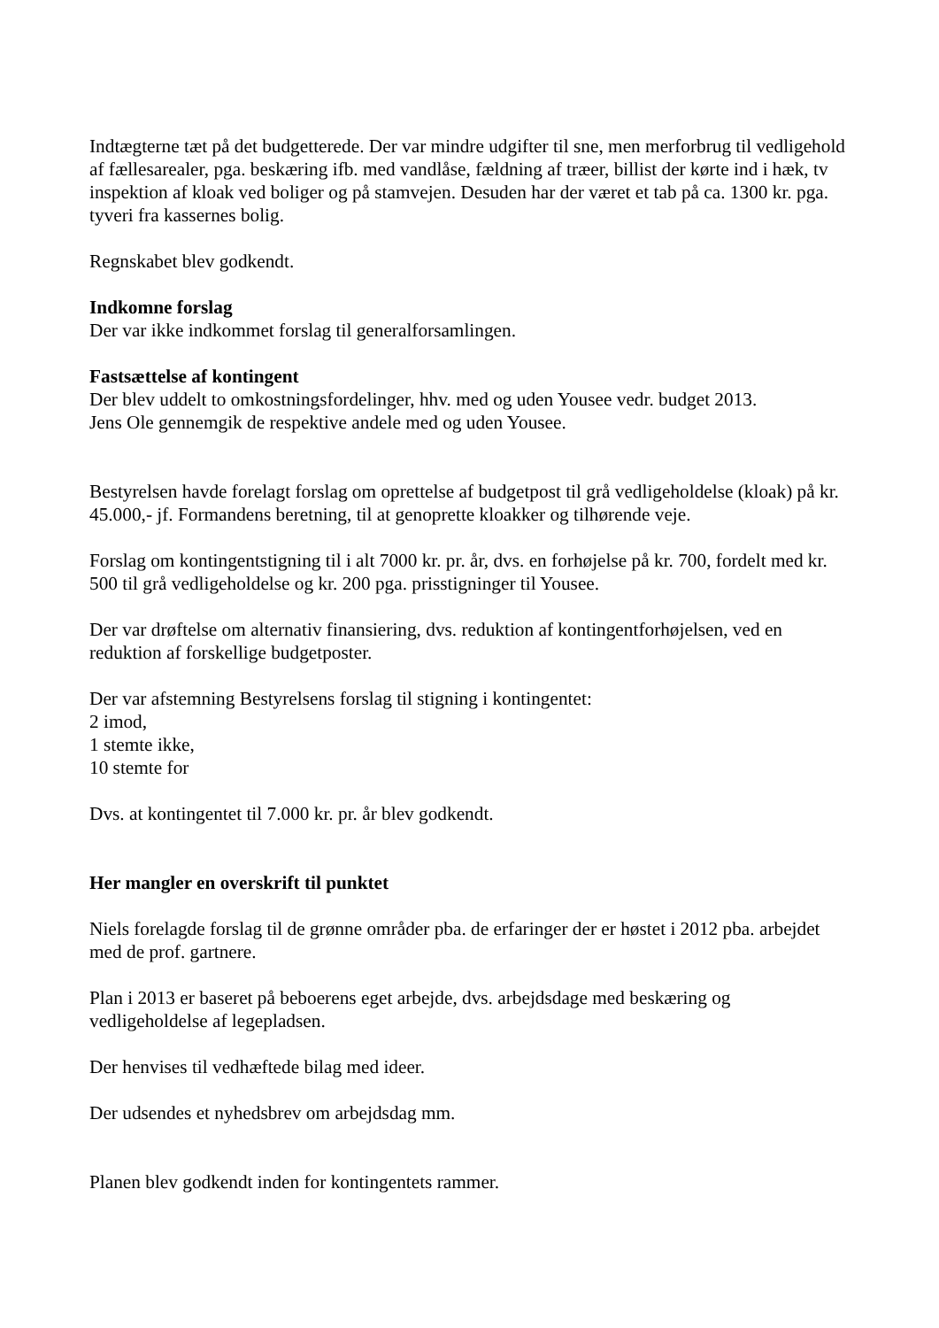Indtægterne tæt på det budgetterede. Der var mindre udgifter til sne, men merforbrug til vedligehold af fællesarealer, pga. beskæring ifb. med vandlåse, fældning af træer, billist der kørte ind i hæk, tv inspektion af kloak ved boliger og på stamvejen. Desuden har der været et tab på ca. 1300 kr. pga. tyveri fra kassernes bolig.
Regnskabet blev godkendt.
Indkomne forslag
Der var ikke indkommet forslag til generalforsamlingen.
Fastsættelse af kontingent
Der blev uddelt to omkostningsfordelinger, hhv. med og uden Yousee vedr. budget 2013.
Jens Ole gennemgik de respektive andele med og uden Yousee.
Bestyrelsen havde forelagt forslag om oprettelse af budgetpost til grå vedligeholdelse (kloak) på kr. 45.000,- jf. Formandens beretning, til at genoprette kloakker og tilhørende veje.
Forslag om kontingentstigning til i alt 7000 kr. pr. år, dvs. en forhøjelse på kr. 700, fordelt med kr. 500 til grå vedligeholdelse og kr. 200 pga. prisstigninger til Yousee.
Der var drøftelse om alternativ finansiering, dvs. reduktion af kontingentforhøjelsen, ved en reduktion af forskellige budgetposter.
Der var afstemning Bestyrelsens forslag til stigning i kontingentet:
2 imod,
1 stemte ikke,
10 stemte for
Dvs. at kontingentet til 7.000 kr. pr. år blev godkendt.
Her mangler en overskrift til punktet
Niels forelagde forslag til de grønne områder pba. de erfaringer der er høstet i 2012 pba. arbejdet med de prof. gartnere.
Plan i 2013 er baseret på beboerens eget arbejde, dvs. arbejdsdage med beskæring og vedligeholdelse af legepladsen.
Der henvises til vedhæftede bilag med ideer.
Der udsendes et nyhedsbrev om arbejdsdag mm.
Planen blev godkendt inden for kontingentets rammer.